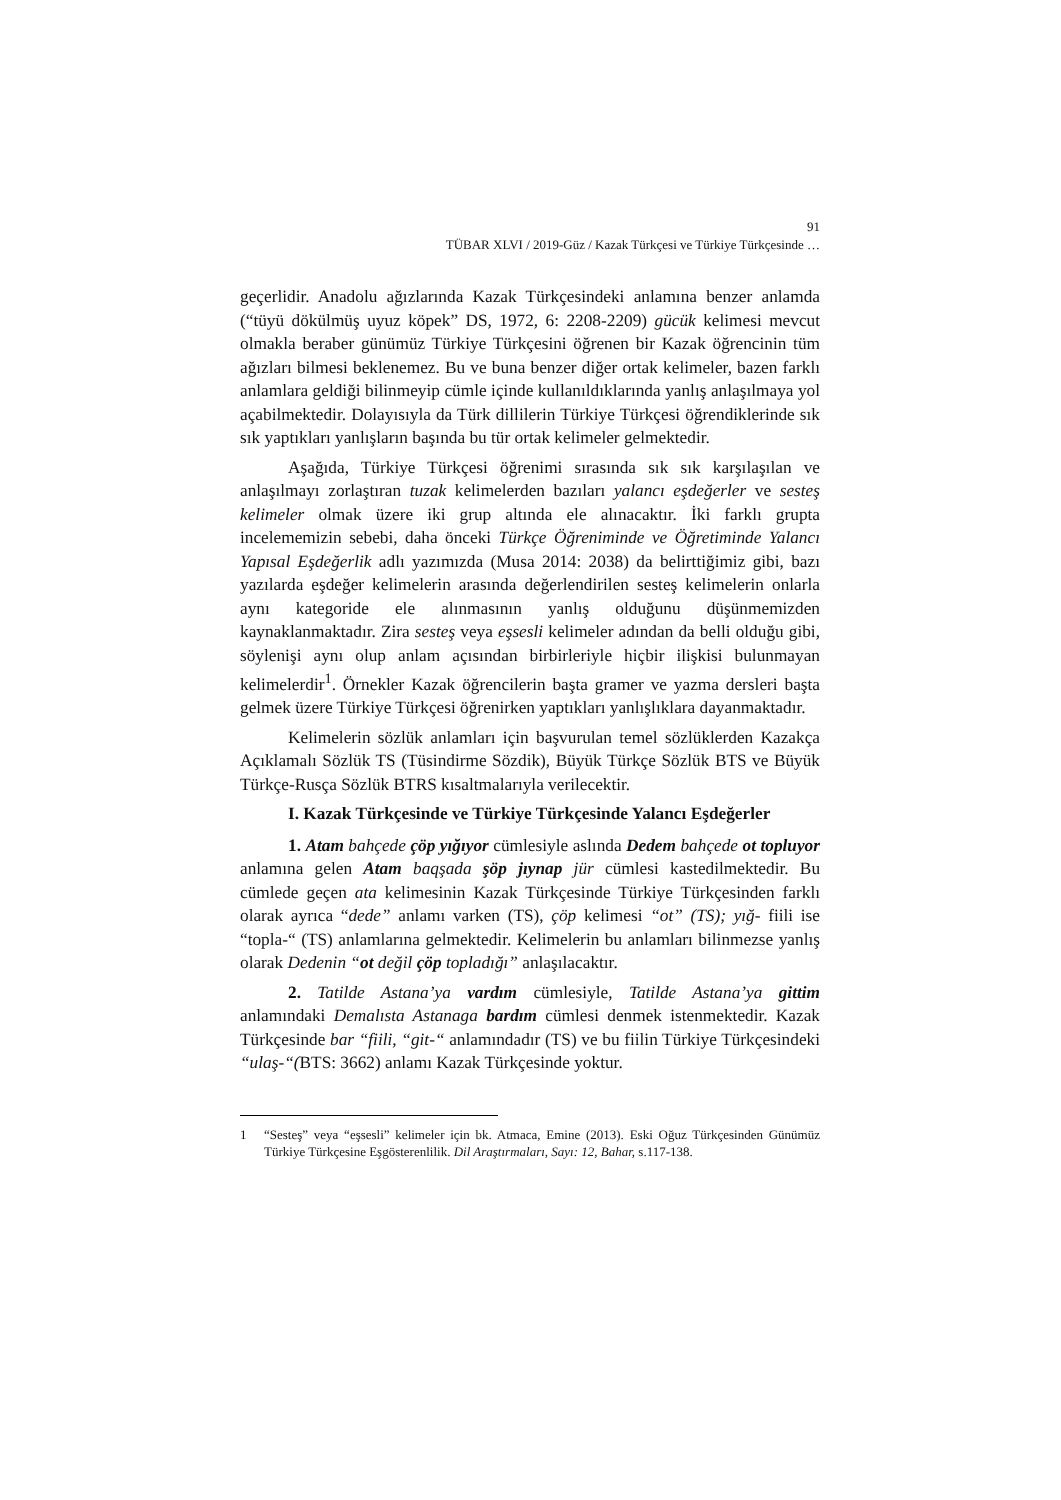91
TÜBAR XLVI / 2019-Güz / Kazak Türkçesi ve Türkiye Türkçesinde …
geçerlidir. Anadolu ağızlarında Kazak Türkçesindeki anlamına benzer anlamda (“tüyü dökülmüş uyuz köpek” DS, 1972, 6: 2208-2209) gücük kelimesi mevcut olmakla beraber günümüz Türkiye Türkçesini öğrenen bir Kazak öğrencinin tüm ağızları bilmesi beklenemez. Bu ve buna benzer diğer ortak kelimeler, bazen farklı anlamlara geldiği bilinmeyip cümle içinde kullanıldıklarında yanlış anlaşılmaya yol açabilmektedir. Dolayısıyla da Türk dillilerin Türkiye Türkçesi öğrendiklerinde sık sık yaptıkları yanlışların başında bu tür ortak kelimeler gelmektedir.
Aşağıda, Türkiye Türkçesi öğrenimi sırasında sık sık karşılaşılan ve anlaşılmayı zorlaştıran tuzak kelimelerden bazıları yalancı eşdeğerler ve sesteş kelimeler olmak üzere iki grup altında ele alınacaktır. İki farklı grupta incelememizin sebebi, daha önceki Türkçe Öğreniminde ve Öğretiminde Yalancı Yapısal Eşdeğerlik adlı yazımızda (Musa 2014: 2038) da belirttiğimiz gibi, bazı yazılarda eşdeğer kelimelerin arasında değerlendirilen sesteş kelimelerin onlarla aynı kategoride ele alınmasının yanlış olduğunu düşünmemizden kaynaklanmaktadır. Zira sesteş veya eşsesli kelimeler adından da belli olduğu gibi, söylenişi aynı olup anlam açısından birbirleriyle hiçbir ilişkisi bulunmayan kelimelerdir<sup>1</sup>. Örnekler Kazak öğrencilerin başta gramer ve yazma dersleri başta gelmek üzere Türkiye Türkçesi öğrenirken yaptıkları yanlışlıklara dayanmaktadır.
Kelimelerin sözlük anlamları için başvurulan temel sözlüklerden Kazakça Açıklamalı Sözlük TS (Tüsindirme Sözdik), Büyük Türkçe Sözlük BTS ve Büyük Türkçe-Rusça Sözlük BTRS kısaltmalarıyla verilecektir.
I. Kazak Türkçesinde ve Türkiye Türkçesinde Yalancı Eşdeğerler
1. Atam bahçede çöp yığıyor cümlesiyle aslında Dedem bahçede ot topluyor anlamına gelen Atam baqşada şöp jıynap jür cümlesi kastedilmektedir. Bu cümlede geçen ata kelimesinin Kazak Türkçesinde Türkiye Türkçesinden farklı olarak ayrıca “dede” anlamı varken (TS), çöp kelimesi “ot” (TS); yığ- fiili ise “topla-“ (TS) anlamlarına gelmektedir. Kelimelerin bu anlamları bilinmezse yanlış olarak Dedenin “ot değil çöp topladığı” anlaşılacaktır.
2. Tatilde Astana’ya vardım cümlesiyle, Tatilde Astana’ya gittim anlamındaki Demalısta Astanaga bardım cümlesi denmek istenmektedir. Kazak Türkçesinde bar “fiili, “git-“ anlamındadır (TS) ve bu fiilin Türkiye Türkçesindeki “ulaş-“(BTS: 3662) anlamı Kazak Türkçesinde yoktur.
1 “Sesteş” veya “eşsesli” kelimeler için bk. Atmaca, Emine (2013). Eski Oğuz Türkçesinden Günümüz Türkiye Türkçesine Eşgösterenlilik. Dil Araştırmaları, Sayı: 12, Bahar, s.117-138.